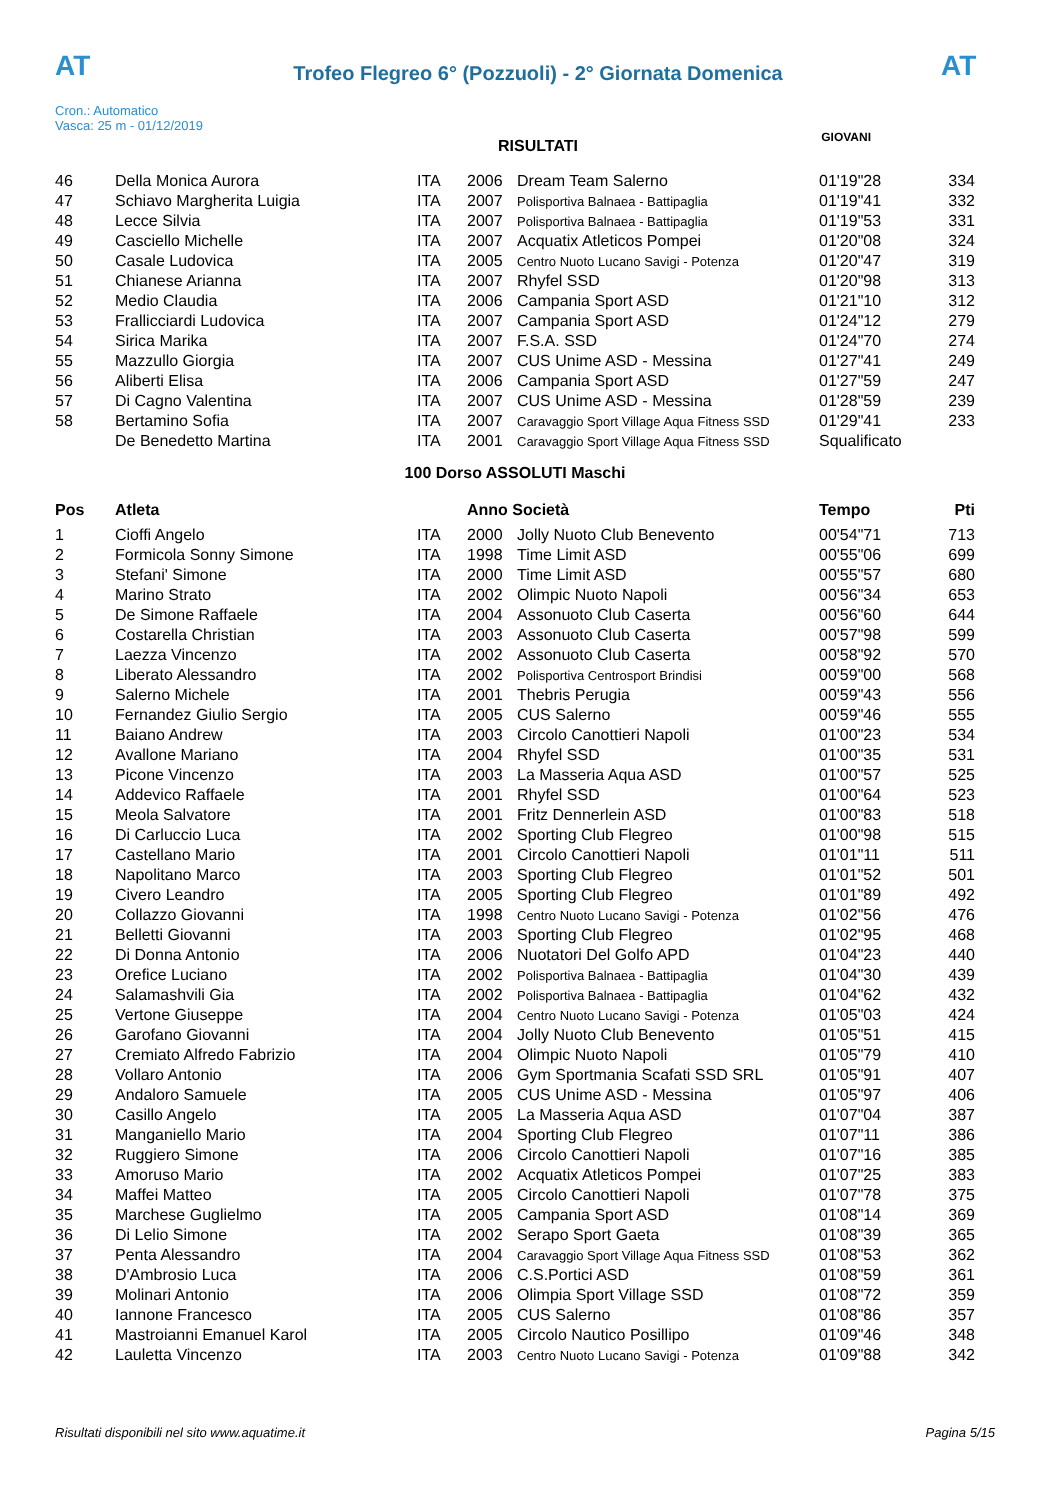AT
Trofeo Flegreo 6° (Pozzuoli) - 2° Giornata Domenica
AT
Cron.: Automatico
Vasca: 25 m - 01/12/2019
GIOVANI
RISULTATI
| 46 | Della Monica Aurora | ITA | 2006 | Dream Team Salerno | 01'19"28 | 334 |
| 47 | Schiavo Margherita Luigia | ITA | 2007 | Polisportiva Balnaea - Battipaglia | 01'19"41 | 332 |
| 48 | Lecce Silvia | ITA | 2007 | Polisportiva Balnaea - Battipaglia | 01'19"53 | 331 |
| 49 | Casciello Michelle | ITA | 2007 | Acquatix Atleticos Pompei | 01'20"08 | 324 |
| 50 | Casale Ludovica | ITA | 2005 | Centro Nuoto Lucano Savigi - Potenza | 01'20"47 | 319 |
| 51 | Chianese Arianna | ITA | 2007 | Rhyfel SSD | 01'20"98 | 313 |
| 52 | Medio Claudia | ITA | 2006 | Campania Sport ASD | 01'21"10 | 312 |
| 53 | Frallicciardi Ludovica | ITA | 2007 | Campania Sport ASD | 01'24"12 | 279 |
| 54 | Sirica Marika | ITA | 2007 | F.S.A. SSD | 01'24"70 | 274 |
| 55 | Mazzullo Giorgia | ITA | 2007 | CUS Unime ASD - Messina | 01'27"41 | 249 |
| 56 | Aliberti Elisa | ITA | 2006 | Campania Sport ASD | 01'27"59 | 247 |
| 57 | Di Cagno Valentina | ITA | 2007 | CUS Unime ASD - Messina | 01'28"59 | 239 |
| 58 | Bertamino Sofia | ITA | 2007 | Caravaggio Sport Village Aqua Fitness SSD | 01'29"41 | 233 |
| | De Benedetto Martina | ITA | 2001 | Caravaggio Sport Village Aqua Fitness SSD | Squalificato | |
| 100 Dorso ASSOLUTI Maschi | | | | | | |
| Pos | Atleta | | Anno Società | | Tempo | Pti |
| 1 | Cioffi Angelo | ITA | 2000 | Jolly Nuoto Club Benevento | 00'54"71 | 713 |
| 2 | Formicola Sonny Simone | ITA | 1998 | Time Limit ASD | 00'55"06 | 699 |
| 3 | Stefani' Simone | ITA | 2000 | Time Limit ASD | 00'55"57 | 680 |
| 4 | Marino Strato | ITA | 2002 | Olimpic Nuoto Napoli | 00'56"34 | 653 |
| 5 | De Simone Raffaele | ITA | 2004 | Assonuoto Club Caserta | 00'56"60 | 644 |
| 6 | Costarella Christian | ITA | 2003 | Assonuoto Club Caserta | 00'57"98 | 599 |
| 7 | Laezza Vincenzo | ITA | 2002 | Assonuoto Club Caserta | 00'58"92 | 570 |
| 8 | Liberato Alessandro | ITA | 2002 | Polisportiva Centrosport Brindisi | 00'59"00 | 568 |
| 9 | Salerno Michele | ITA | 2001 | Thebris Perugia | 00'59"43 | 556 |
| 10 | Fernandez Giulio Sergio | ITA | 2005 | CUS Salerno | 00'59"46 | 555 |
| 11 | Baiano Andrew | ITA | 2003 | Circolo Canottieri Napoli | 01'00"23 | 534 |
| 12 | Avallone Mariano | ITA | 2004 | Rhyfel SSD | 01'00"35 | 531 |
| 13 | Picone Vincenzo | ITA | 2003 | La Masseria Aqua ASD | 01'00"57 | 525 |
| 14 | Addevico Raffaele | ITA | 2001 | Rhyfel SSD | 01'00"64 | 523 |
| 15 | Meola Salvatore | ITA | 2001 | Fritz Dennerlein ASD | 01'00"83 | 518 |
| 16 | Di Carluccio Luca | ITA | 2002 | Sporting Club Flegreo | 01'00"98 | 515 |
| 17 | Castellano Mario | ITA | 2001 | Circolo Canottieri Napoli | 01'01"11 | 511 |
| 18 | Napolitano Marco | ITA | 2003 | Sporting Club Flegreo | 01'01"52 | 501 |
| 19 | Civero Leandro | ITA | 2005 | Sporting Club Flegreo | 01'01"89 | 492 |
| 20 | Collazzo Giovanni | ITA | 1998 | Centro Nuoto Lucano Savigi - Potenza | 01'02"56 | 476 |
| 21 | Belletti Giovanni | ITA | 2003 | Sporting Club Flegreo | 01'02"95 | 468 |
| 22 | Di Donna Antonio | ITA | 2006 | Nuotatori Del Golfo APD | 01'04"23 | 440 |
| 23 | Orefice Luciano | ITA | 2002 | Polisportiva Balnaea - Battipaglia | 01'04"30 | 439 |
| 24 | Salamashvili Gia | ITA | 2002 | Polisportiva Balnaea - Battipaglia | 01'04"62 | 432 |
| 25 | Vertone Giuseppe | ITA | 2004 | Centro Nuoto Lucano Savigi - Potenza | 01'05"03 | 424 |
| 26 | Garofano Giovanni | ITA | 2004 | Jolly Nuoto Club Benevento | 01'05"51 | 415 |
| 27 | Cremiato Alfredo Fabrizio | ITA | 2004 | Olimpic Nuoto Napoli | 01'05"79 | 410 |
| 28 | Vollaro Antonio | ITA | 2006 | Gym Sportmania Scafati SSD SRL | 01'05"91 | 407 |
| 29 | Andaloro Samuele | ITA | 2005 | CUS Unime ASD - Messina | 01'05"97 | 406 |
| 30 | Casillo Angelo | ITA | 2005 | La Masseria Aqua ASD | 01'07"04 | 387 |
| 31 | Manganiello Mario | ITA | 2004 | Sporting Club Flegreo | 01'07"11 | 386 |
| 32 | Ruggiero Simone | ITA | 2006 | Circolo Canottieri Napoli | 01'07"16 | 385 |
| 33 | Amoruso Mario | ITA | 2002 | Acquatix Atleticos Pompei | 01'07"25 | 383 |
| 34 | Maffei Matteo | ITA | 2005 | Circolo Canottieri Napoli | 01'07"78 | 375 |
| 35 | Marchese Guglielmo | ITA | 2005 | Campania Sport ASD | 01'08"14 | 369 |
| 36 | Di Lelio Simone | ITA | 2002 | Serapo Sport Gaeta | 01'08"39 | 365 |
| 37 | Penta Alessandro | ITA | 2004 | Caravaggio Sport Village Aqua Fitness SSD | 01'08"53 | 362 |
| 38 | D'Ambrosio Luca | ITA | 2006 | C.S.Portici ASD | 01'08"59 | 361 |
| 39 | Molinari Antonio | ITA | 2006 | Olimpia Sport Village SSD | 01'08"72 | 359 |
| 40 | Iannone Francesco | ITA | 2005 | CUS Salerno | 01'08"86 | 357 |
| 41 | Mastroianni Emanuel Karol | ITA | 2005 | Circolo Nautico Posillipo | 01'09"46 | 348 |
| 42 | Lauletta Vincenzo | ITA | 2003 | Centro Nuoto Lucano Savigi - Potenza | 01'09"88 | 342 |
Risultati disponibili nel sito www.aquatime.it Pagina 5/15